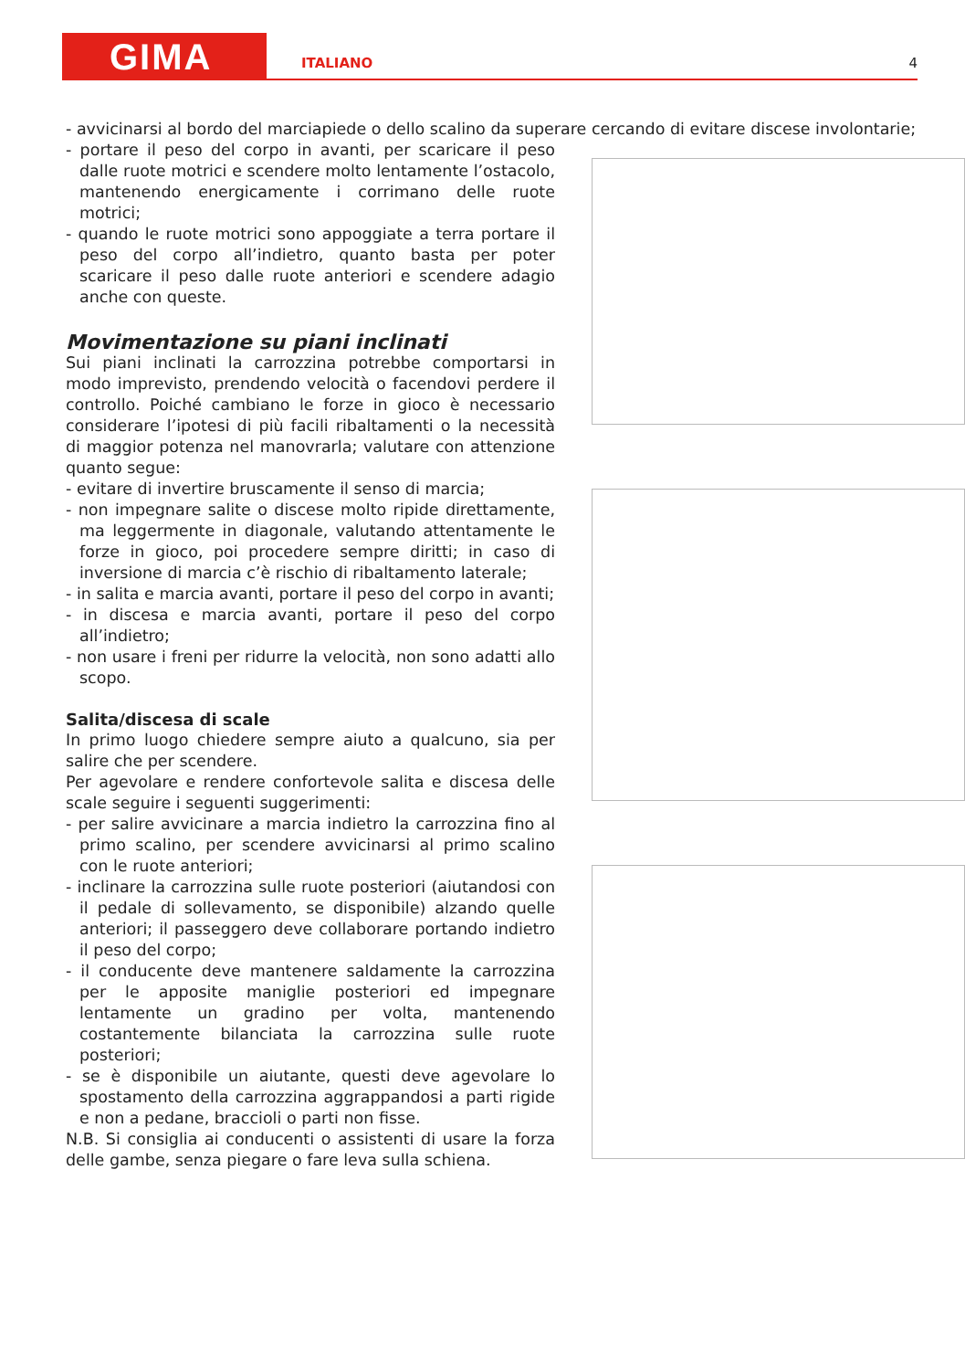GIMA ITALIANO 4
- avvicinarsi al bordo del marciapiede o dello scalino da superare cercando di evitare discese involontarie;
- portare il peso del corpo in avanti, per scaricare il peso dalle ruote motrici e scendere molto lentamente l’ostacolo, mantenendo energicamente i corrimano delle ruote motrici;
- quando le ruote motrici sono appoggiate a terra portare il peso del corpo all’indietro, quanto basta per poter scaricare il peso dalle ruote anteriori e scendere adagio anche con queste.
Movimentazione su piani inclinati
Sui piani inclinati la carrozzina potrebbe comportarsi in modo imprevisto, prendendo velocità o facendovi perdere il controllo. Poiché cambiano le forze in gioco è necessario considerare l’ipotesi di più facili ribaltamenti o la necessità di maggior potenza nel manovrarla; valutare con attenzione quanto segue:
- evitare di invertire bruscamente il senso di marcia;
- non impegnare salite o discese molto ripide direttamente, ma leggermente in diagonale, valutando attentamente le forze in gioco, poi procedere sempre diritti; in caso di inversione di marcia c’è rischio di ribaltamento laterale;
- in salita e marcia avanti, portare il peso del corpo in avanti;
- in discesa e marcia avanti, portare il peso del corpo all’indietro;
- non usare i freni per ridurre la velocità, non sono adatti allo scopo.
Salita/discesa di scale
In primo luogo chiedere sempre aiuto a qualcuno, sia per salire che per scendere.
Per agevolare e rendere confortevole salita e discesa delle scale seguire i seguenti suggerimenti:
- per salire avvicinare a marcia indietro la carrozzina fino al primo scalino, per scendere avvicinarsi al primo scalino con le ruote anteriori;
- inclinare la carrozzina sulle ruote posteriori (aiutandosi con il pedale di sollevamento, se disponibile) alzando quelle anteriori; il passeggero deve collaborare portando indietro il peso del corpo;
- il conducente deve mantenere saldamente la carrozzina per le apposite maniglie posteriori ed impegnare lentamente un gradino per volta, mantenendo costantemente bilanciata la carrozzina sulle ruote posteriori;
- se è disponibile un aiutante, questi deve agevolare lo spostamento della carrozzina aggrappandosi a parti rigide e non a pedane, braccioli o parti non fisse.
N.B. Si consiglia ai conducenti o assistenti di usare la forza delle gambe, senza piegare o fare leva sulla schiena.